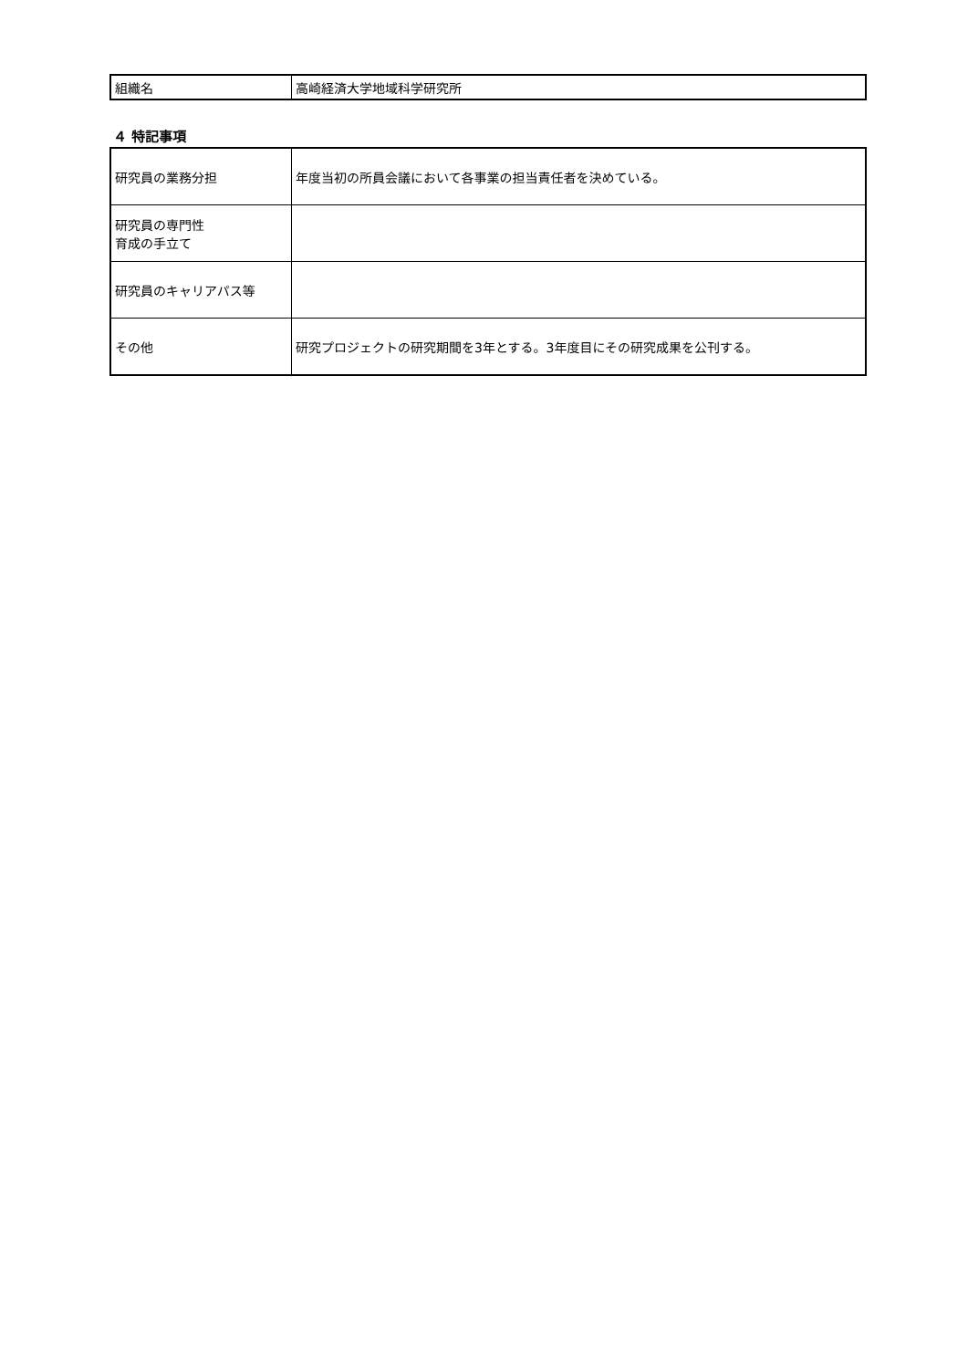| 組織名 | 高崎経済大学地域科学研究所 |
４ 特記事項
| 研究員の業務分担 | 年度当初の所員会議において各事業の担当責任者を決めている。 |
| 研究員の専門性 育成の手立て | |
| 研究員のキャリアパス等 | |
| その他 | 研究プロジェクトの研究期間を3年とする。3年度目にその研究成果を公刊する。 |